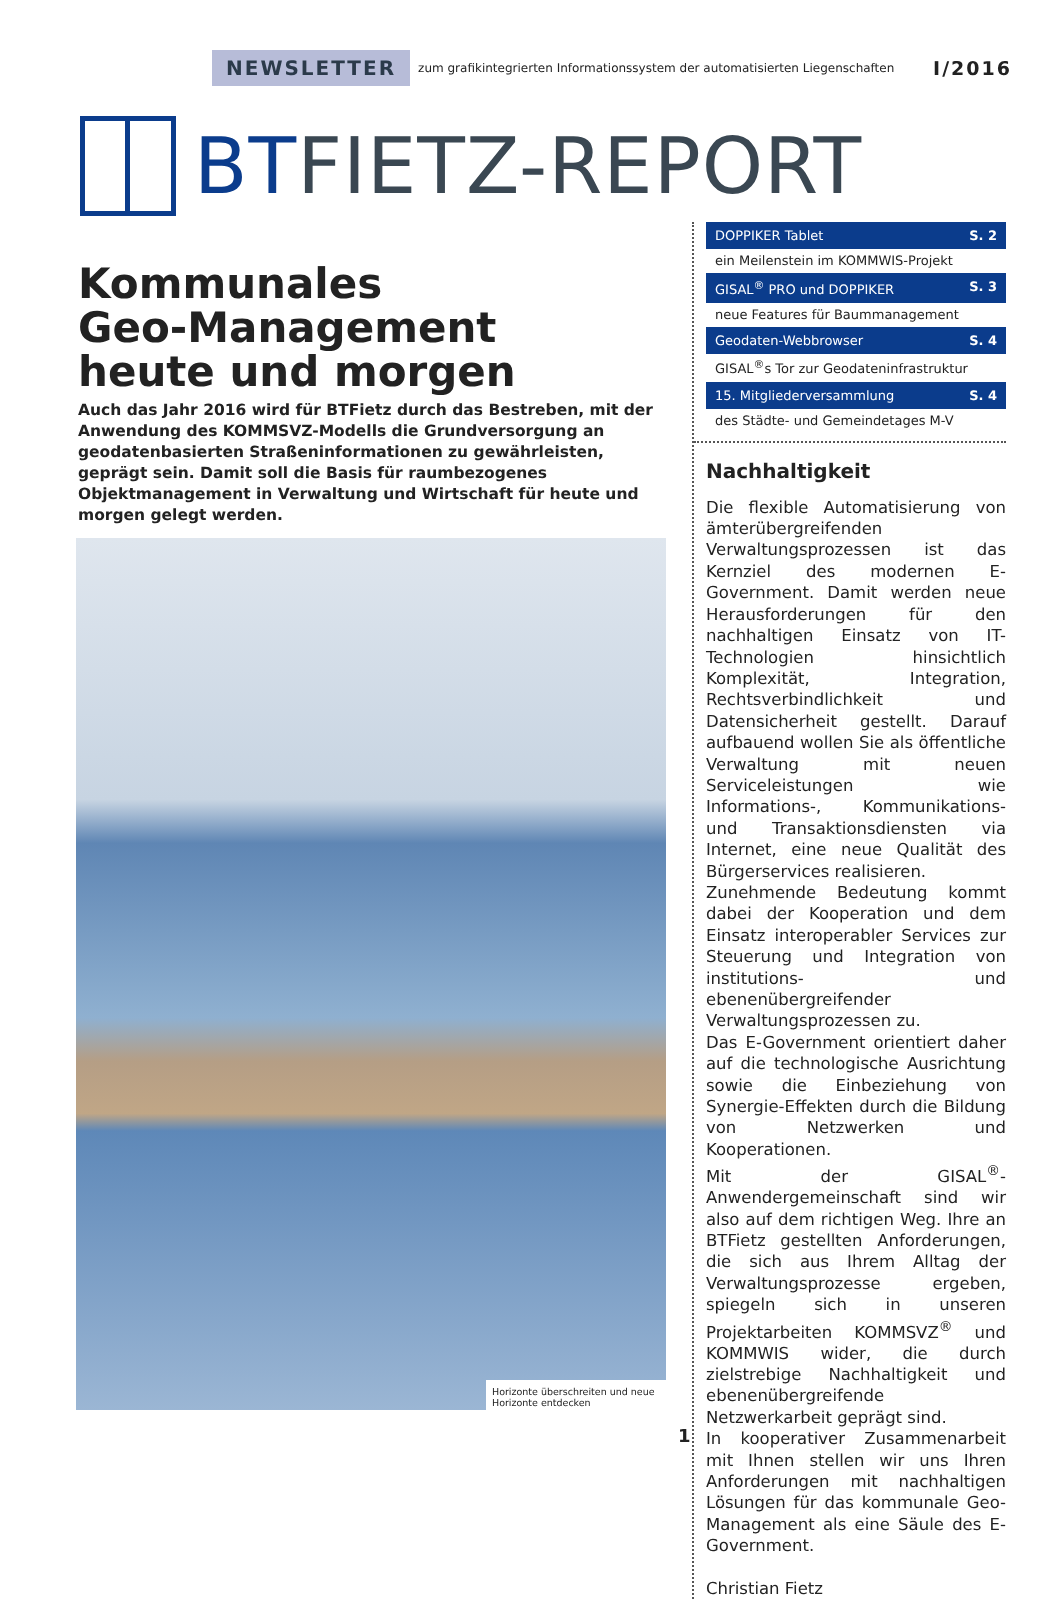NEWSLETTER zum grafikintegrierten Informationssystem der automatisierten Liegenschaften I/2016
BTFIETZ-REPORT
Kommunales
Geo-Management
heute und morgen
Auch das Jahr 2016 wird für BTFietz durch das Bestreben, mit der Anwendung des KOMMSVZ-Modells die Grundversorgung an geodatenbasierten Straßeninformationen zu gewährleisten, geprägt sein. Damit soll die Basis für raumbezogenes Objektmanagement in Verwaltung und Wirtschaft für heute und morgen gelegt werden.
Horizonte überschreiten und neue Horizonte entdecken
DOPPIKER Tablet S. 2
ein Meilenstein im KOMMWIS-Projekt
GISAL<sup>®</sup> PRO und DOPPIKER S. 3
neue Features für Baummanagement
Geodaten-Webbrowser S. 4
GISAL<sup>®</sup>s Tor zur Geodateninfrastruktur
15. Mitgliederversammlung S. 4
des Städte- und Gemeindetages M-V
Nachhaltigkeit
Die flexible Automatisierung von ämterübergreifenden Verwaltungsprozessen ist das Kernziel des modernen E-Government. Damit werden neue Herausforderungen für den nachhaltigen Einsatz von IT-Technologien hinsichtlich Komplexität, Integration, Rechtsverbindlichkeit und Datensicherheit gestellt. Darauf aufbauend wollen Sie als öffentliche Verwaltung mit neuen Serviceleistungen wie Informations-, Kommunikations- und Transaktionsdiensten via Internet, eine neue Qualität des Bürgerservices realisieren.
Zunehmende Bedeutung kommt dabei der Kooperation und dem Einsatz interoperabler Services zur Steuerung und Integration von institutions- und ebenenübergreifender Verwaltungsprozessen zu.
Das E-Government orientiert daher auf die technologische Ausrichtung sowie die Einbeziehung von Synergie-Effekten durch die Bildung von Netzwerken und Kooperationen.
Mit der GISAL<sup>®</sup>-Anwendergemeinschaft sind wir also auf dem richtigen Weg. Ihre an BTFietz gestellten Anforderungen, die sich aus Ihrem Alltag der Verwaltungsprozesse ergeben, spiegeln sich in unseren Projektarbeiten KOMMSVZ<sup>®</sup> und KOMMWIS wider, die durch zielstrebige Nachhaltigkeit und ebenenübergreifende Netzwerkarbeit geprägt sind.
In kooperativer Zusammenarbeit mit Ihnen stellen wir uns Ihren Anforderungen mit nachhaltigen Lösungen für das kommunale Geo-Management als eine Säule des E-Government.
Christian Fietz
1